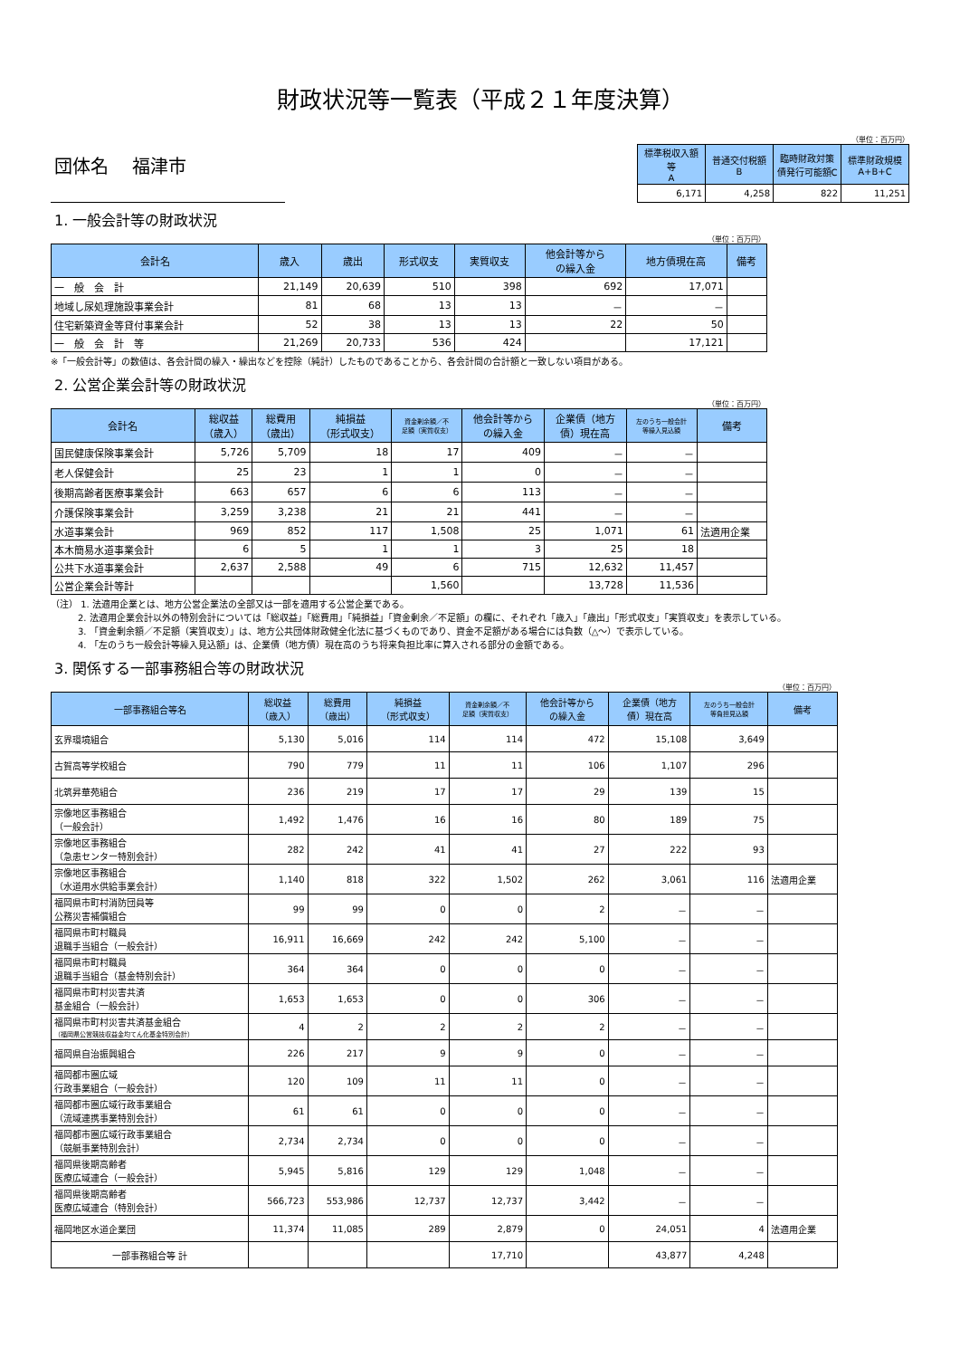財政状況等一覧表（平成２１年度決算）
団体名　 福津市
（単位：百万円）
| 標準税収入額等 A | 普通交付税額 B | 臨時財政対策 債発行可能額C | 標準財政規模 A+B+C |
| --- | --- | --- | --- |
| 6,171 | 4,258 | 822 | 11,251 |
1. 一般会計等の財政状況
（単位：百万円）
| 会計名 | 歳入 | 歳出 | 形式収支 | 実質収支 | 他会計等から の繰入金 | 地方債現在高 | 備考 |
| --- | --- | --- | --- | --- | --- | --- | --- |
| 一 般 会 計 | 21,149 | 20,639 | 510 | 398 | 692 | 17,071 | |
| 地域し尿処理施設事業会計 | 81 | 68 | 13 | 13 | － | － | |
| 住宅新築資金等貸付事業会計 | 52 | 38 | 13 | 13 | 22 | 50 | |
| 一 般 会 計 等 | 21,269 | 20,733 | 536 | 424 | | 17,121 | |
※「一般会計等」の数値は、各会計間の繰入・繰出などを控除（純計）したものであることから、各会計間の合計額と一致しない項目がある。
2. 公営企業会計等の財政状況
（単位：百万円）
| 会計名 | 総収益 （歳入） | 総費用 （歳出） | 純損益 （形式収支） | 資金剰余額／不 足額（実質収支） | 他会計等から の繰入金 | 企業債（地方 債）現在高 | 左のうち一般会計 等繰入見込額 | 備考 |
| --- | --- | --- | --- | --- | --- | --- | --- | --- |
| 国民健康保険事業会計 | 5,726 | 5,709 | 18 | 17 | 409 | － | － | |
| 老人保健会計 | 25 | 23 | 1 | 1 | 0 | － | － | |
| 後期高齢者医療事業会計 | 663 | 657 | 6 | 6 | 113 | － | － | |
| 介護保険事業会計 | 3,259 | 3,238 | 21 | 21 | 441 | － | － | |
| 水道事業会計 | 969 | 852 | 117 | 1,508 | 25 | 1,071 | 61 | 法適用企業 |
| 本木簡易水道事業会計 | 6 | 5 | 1 | 1 | 3 | 25 | 18 | |
| 公共下水道事業会計 | 2,637 | 2,588 | 49 | 6 | 715 | 12,632 | 11,457 | |
| 公営企業会計等計 | | | | 1,560 | | 13,728 | 11,536 | |
（注） 1. 法適用企業とは、地方公営企業法の全部又は一部を適用する公営企業である。
　　　2. 法適用企業会計以外の特別会計については「総収益」「総費用」「純損益」「資金剰余／不足額」の欄に、それぞれ「歳入」「歳出」「形式収支」「実質収支」を表示している。
　　　3. 「資金剰余額／不足額（実質収支）」は、地方公共団体財政健全化法に基づくものであり、資金不足額がある場合には負数（△～）で表示している。
　　　4. 「左のうち一般会計等繰入見込額」は、企業債（地方債）現在高のうち将来負担比率に算入される部分の金額である。
3. 関係する一部事務組合等の財政状況
（単位：百万円）
| 一部事務組合等名 | 総収益 （歳入） | 総費用 （歳出） | 純損益 （形式収支） | 資金剰余額／不 足額（実質収支） | 他会計等から の繰入金 | 企業債（地方 債）現在高 | 左のうち一般会計 等負担見込額 | 備考 |
| --- | --- | --- | --- | --- | --- | --- | --- | --- |
| 玄界環境組合 | 5,130 | 5,016 | 114 | 114 | 472 | 15,108 | 3,649 | |
| 古賀高等学校組合 | 790 | 779 | 11 | 11 | 106 | 1,107 | 296 | |
| 北筑昇華苑組合 | 236 | 219 | 17 | 17 | 29 | 139 | 15 | |
| 宗像地区事務組合 （一般会計） | 1,492 | 1,476 | 16 | 16 | 80 | 189 | 75 | |
| 宗像地区事務組合 （急患センター特別会計） | 282 | 242 | 41 | 41 | 27 | 222 | 93 | |
| 宗像地区事務組合 （水道用水供給事業会計） | 1,140 | 818 | 322 | 1,502 | 262 | 3,061 | 116 | 法適用企業 |
| 福岡県市町村消防団員等 公務災害補償組合 | 99 | 99 | 0 | 0 | 2 | － | － | |
| 福岡県市町村職員 退職手当組合（一般会計） | 16,911 | 16,669 | 242 | 242 | 5,100 | － | － | |
| 福岡県市町村職員 退職手当組合（基金特別会計） | 364 | 364 | 0 | 0 | 0 | － | － | |
| 福岡県市町村災害共済 基金組合（一般会計） | 1,653 | 1,653 | 0 | 0 | 306 | － | － | |
| 福岡県市町村災害共済基金組合 （福岡県公営競技収益金均てん化基金特別会計） | 4 | 2 | 2 | 2 | 2 | － | － | |
| 福岡県自治振興組合 | 226 | 217 | 9 | 9 | 0 | － | － | |
| 福岡都市圏広域 行政事業組合（一般会計） | 120 | 109 | 11 | 11 | 0 | － | － | |
| 福岡都市圏広域行政事業組合 （流域連携事業特別会計） | 61 | 61 | 0 | 0 | 0 | － | － | |
| 福岡都市圏広域行政事業組合 （競艇事業特別会計） | 2,734 | 2,734 | 0 | 0 | 0 | － | － | |
| 福岡県後期高齢者 医療広域連合（一般会計） | 5,945 | 5,816 | 129 | 129 | 1,048 | － | － | |
| 福岡県後期高齢者 医療広域連合（特別会計） | 566,723 | 553,986 | 12,737 | 12,737 | 3,442 | － | － | |
| 福岡地区水道企業団 | 11,374 | 11,085 | 289 | 2,879 | 0 | 24,051 | 4 | 法適用企業 |
| 一部事務組合等 計 | | | | 17,710 | | 43,877 | 4,248 | |